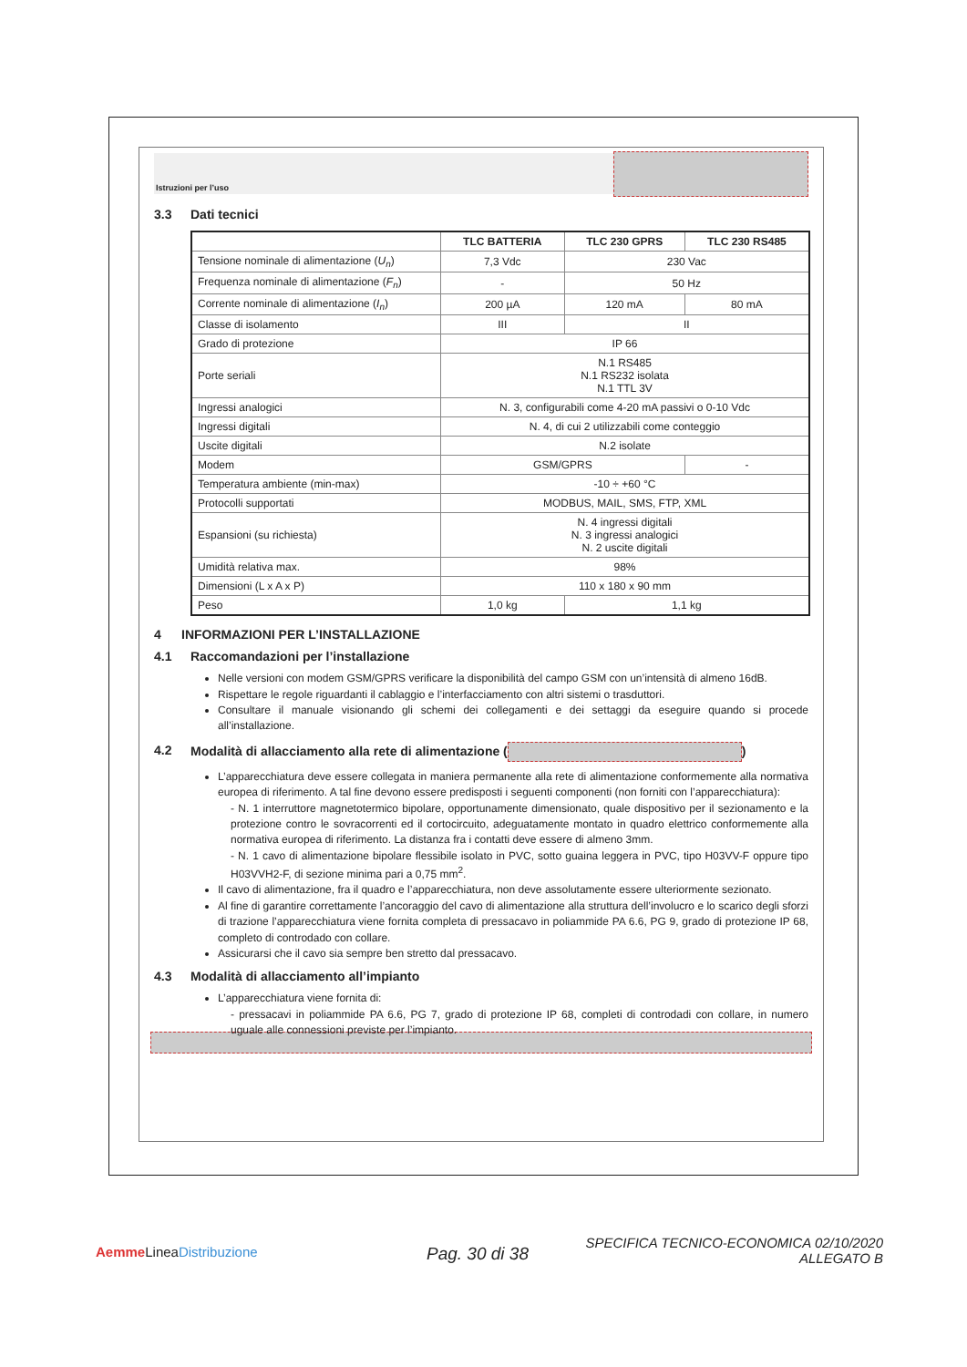Istruzioni per l’uso
3.3 Dati tecnici
| | TLC BATTERIA | TLC 230 GPRS | TLC 230 RS485 |
| --- | --- | --- | --- |
| Tensione nominale di alimentazione ( U<sub>n</sub> ) | 7,3 Vdc | 230 Vac | |
| Frequenza nominale di alimentazione ( F<sub>n</sub> ) | - | 50 Hz | |
| Corrente nominale di alimentazione ( I<sub>n</sub> ) | 200 µA | 120 mA | 80 mA |
| Classe di isolamento | III | II | |
| Grado di protezione | IP 66 | | |
| Porte seriali | N.1 RS485 N.1 RS232 isolata N.1 TTL 3V | | |
| Ingressi analogici | N. 3, configurabili come 4-20 mA passivi o 0-10 Vdc | | |
| Ingressi digitali | N. 4, di cui 2 utilizzabili come conteggio | | |
| Uscite digitali | N.2 isolate | | |
| Modem | GSM/GPRS | | - |
| Temperatura ambiente (min-max) | -10 ÷ +60 °C | | |
| Protocolli supportati | MODBUS, MAIL, SMS, FTP, XML | | |
| Espansioni (su richiesta) | N. 4 ingressi digitali N. 3 ingressi analogici N. 2 uscite digitali | | |
| Umidità relativa max. | 98% | | |
| Dimensioni (L x A x P) | 110 x 180 x 90 mm | | |
| Peso | 1,0 kg | 1,1 kg | |
4 INFORMAZIONI PER L’INSTALLAZIONE
4.1 Raccomandazioni per l’installazione
Nelle versioni con modem GSM/GPRS verificare la disponibilità del campo GSM con un’intensità di almeno 16dB.
Rispettare le regole riguardanti il cablaggio e l’interfacciamento con altri sistemi o trasduttori.
Consultare il manuale visionando gli schemi dei collegamenti e dei settaggi da eseguire quando si procede all’installazione.
4.2 Modalità di allacciamento alla rete di alimentazione ( )
L’apparecchiatura deve essere collegata in maniera permanente alla rete di alimentazione conformemente alla normativa europea di riferimento. A tal fine devono essere predisposti i seguenti componenti (non forniti con l’apparecchiatura):
- N. 1 interruttore magnetotermico bipolare, opportunamente dimensionato, quale dispositivo per il sezionamento e la protezione contro le sovracorrenti ed il cortocircuito, adeguatamente montato in quadro elettrico conformemente alla normativa europea di riferimento. La distanza fra i contatti deve essere di almeno 3mm.
- N. 1 cavo di alimentazione bipolare flessibile isolato in PVC, sotto guaina leggera in PVC, tipo H03VV-F oppure tipo H03VVH2-F, di sezione minima pari a 0,75 mm<sup>2</sup>.
Il cavo di alimentazione, fra il quadro e l’apparecchiatura, non deve assolutamente essere ulteriormente sezionato.
Al fine di garantire correttamente l’ancoraggio del cavo di alimentazione alla struttura dell’involucro e lo scarico degli sforzi di trazione l’apparecchiatura viene fornita completa di pressacavo in poliammide PA 6.6, PG 9, grado di protezione IP 68, completo di controdado con collare.
Assicurarsi che il cavo sia sempre ben stretto dal pressacavo.
4.3 Modalità di allacciamento all’impianto
L’apparecchiatura viene fornita di:
- pressacavi in poliammide PA 6.6, PG 7, grado di protezione IP 68, completi di controdadi con collare, in numero uguale alle connessioni previste per l’impianto.
Aemme LineaDistribuzione Pag. 30 di 38
SPECIFICA TECNICO-ECONOMICA 02/10/2020
ALLEGATO B